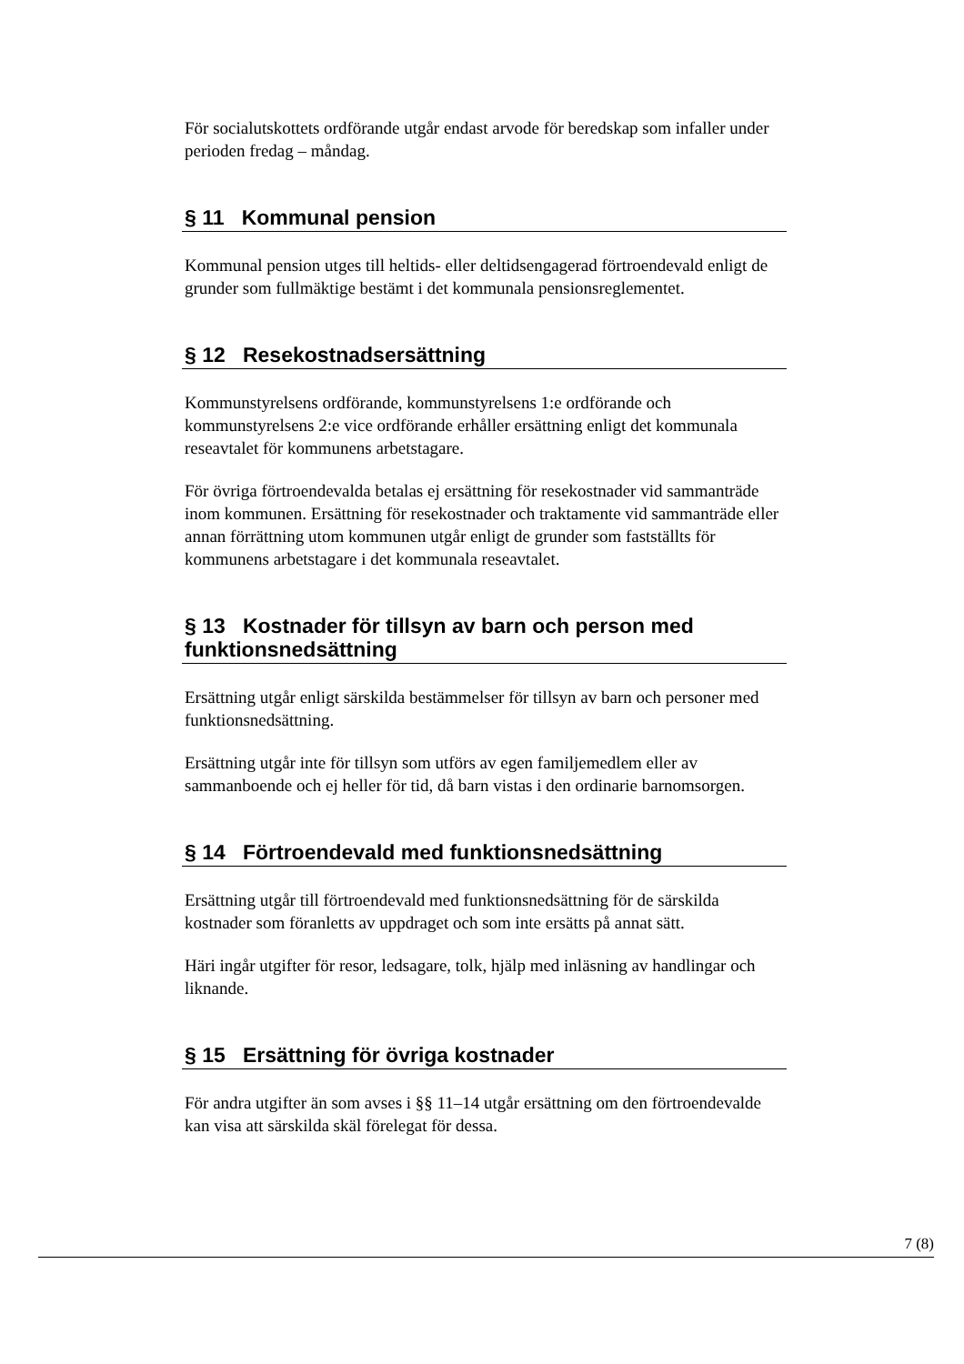För socialutskottets ordförande utgår endast arvode för beredskap som infaller under perioden fredag – måndag.
§ 11 Kommunal pension
Kommunal pension utges till heltids- eller deltidsengagerad förtroendevald enligt de grunder som fullmäktige bestämt i det kommunala pensionsreglementet.
§ 12 Resekostnadsersättning
Kommunstyrelsens ordförande, kommunstyrelsens 1:e ordförande och kommunstyrelsens 2:e vice ordförande erhåller ersättning enligt det kommunala reseavtalet för kommunens arbetstagare.
För övriga förtroendevalda betalas ej ersättning för resekostnader vid sammanträde inom kommunen. Ersättning för resekostnader och traktamente vid sammanträde eller annan förrättning utom kommunen utgår enligt de grunder som fastställts för kommunens arbetstagare i det kommunala reseavtalet.
§ 13 Kostnader för tillsyn av barn och person med funktionsnedsättning
Ersättning utgår enligt särskilda bestämmelser för tillsyn av barn och personer med funktionsnedsättning.
Ersättning utgår inte för tillsyn som utförs av egen familjemedlem eller av sammanboende och ej heller för tid, då barn vistas i den ordinarie barnomsorgen.
§ 14 Förtroendevald med funktionsnedsättning
Ersättning utgår till förtroendevald med funktionsnedsättning för de särskilda kostnader som föranletts av uppdraget och som inte ersätts på annat sätt.
Häri ingår utgifter för resor, ledsagare, tolk, hjälp med inläsning av handlingar och liknande.
§ 15 Ersättning för övriga kostnader
För andra utgifter än som avses i §§ 11–14 utgår ersättning om den förtroendevalde kan visa att särskilda skäl förelegat för dessa.
7 (8)